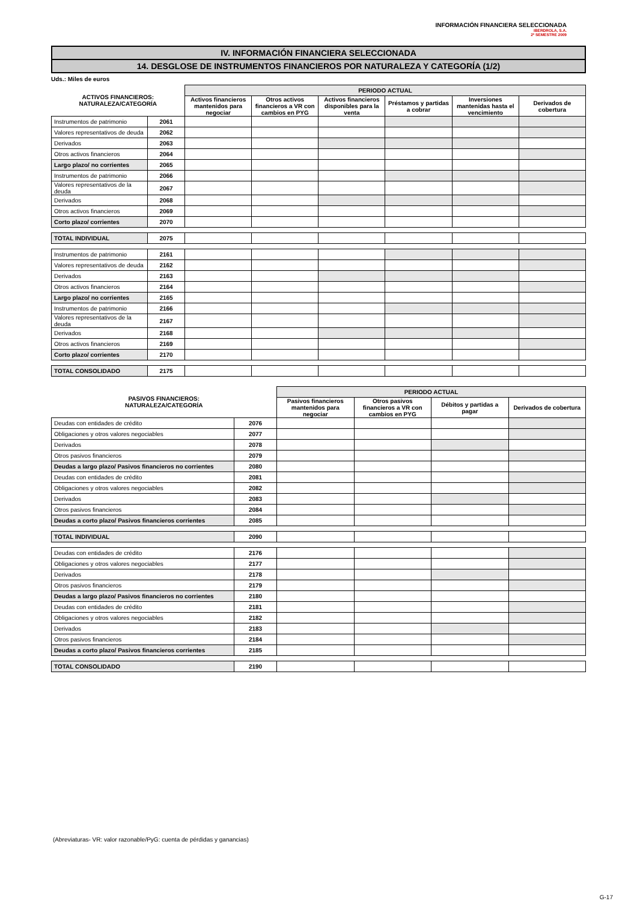INFORMACIÓN FINANCIERA SELECCIONADA
IBERDROLA, S.A.
2º SEMESTRE 2009
IV. INFORMACIÓN FINANCIERA SELECCIONADA
14. DESGLOSE DE INSTRUMENTOS FINANCIEROS POR NATURALEZA Y CATEGORÍA (1/2)
Uds.: Miles de euros
| ACTIVOS FINANCIEROS: NATURALEZA/CATEGORÍA | | PERIODO ACTUAL | | | | | |
| --- | --- | --- | --- | --- | --- | --- | --- |
| | | Activos financieros mantenidos para negociar | Otros activos financieros a VR con cambios en PYG | Activos financieros disponibles para la venta | Préstamos y partidas a cobrar | Inversiones mantenidas hasta el vencimiento | Derivados de cobertura |
| Instrumentos de patrimonio | 2061 | | | | | | |
| Valores representativos de deuda | 2062 | | | | | | |
| Derivados | 2063 | | | | | | |
| Otros activos financieros | 2064 | | | | | | |
| Largo plazo/ no corrientes | 2065 | | | | | | |
| Instrumentos de patrimonio | 2066 | | | | | | |
| Valores representativos de la deuda | 2067 | | | | | | |
| Derivados | 2068 | | | | | | |
| Otros activos financieros | 2069 | | | | | | |
| Corto plazo/ corrientes | 2070 | | | | | | |
| TOTAL INDIVIDUAL | 2075 | | | | | | |
| Instrumentos de patrimonio | 2161 | | | | | | |
| Valores representativos de deuda | 2162 | | | | | | |
| Derivados | 2163 | | | | | | |
| Otros activos financieros | 2164 | | | | | | |
| Largo plazo/ no corrientes | 2165 | | | | | | |
| Instrumentos de patrimonio | 2166 | | | | | | |
| Valores representativos de la deuda | 2167 | | | | | | |
| Derivados | 2168 | | | | | | |
| Otros activos financieros | 2169 | | | | | | |
| Corto plazo/ corrientes | 2170 | | | | | | |
| TOTAL CONSOLIDADO | 2175 | | | | | | |
| PASIVOS FINANCIEROS: NATURALEZA/CATEGORÍA | | PERIODO ACTUAL | | | |
| --- | --- | --- | --- | --- | --- |
| | | Pasivos financieros mantenidos para negociar | Otros pasivos financieros a VR con cambios en PYG | Débitos y partidas a pagar | Derivados de cobertura |
| Deudas con entidades de crédito | 2076 | | | | |
| Obligaciones y otros valores negociables | 2077 | | | | |
| Derivados | 2078 | | | | |
| Otros pasivos financieros | 2079 | | | | |
| Deudas a largo plazo/ Pasivos financieros no corrientes | 2080 | | | | |
| Deudas con entidades de crédito | 2081 | | | | |
| Obligaciones y otros valores negociables | 2082 | | | | |
| Derivados | 2083 | | | | |
| Otros pasivos financieros | 2084 | | | | |
| Deudas a corto plazo/ Pasivos financieros corrientes | 2085 | | | | |
| TOTAL INDIVIDUAL | 2090 | | | | |
| Deudas con entidades de crédito | 2176 | | | | |
| Obligaciones y otros valores negociables | 2177 | | | | |
| Derivados | 2178 | | | | |
| Otros pasivos financieros | 2179 | | | | |
| Deudas a largo plazo/ Pasivos financieros no corrientes | 2180 | | | | |
| Deudas con entidades de crédito | 2181 | | | | |
| Obligaciones y otros valores negociables | 2182 | | | | |
| Derivados | 2183 | | | | |
| Otros pasivos financieros | 2184 | | | | |
| Deudas a corto plazo/ Pasivos financieros corrientes | 2185 | | | | |
| TOTAL CONSOLIDADO | 2190 | | | | |
(Abreviaturas- VR: valor razonable/PyG: cuenta de pérdidas y ganancias)
G-17